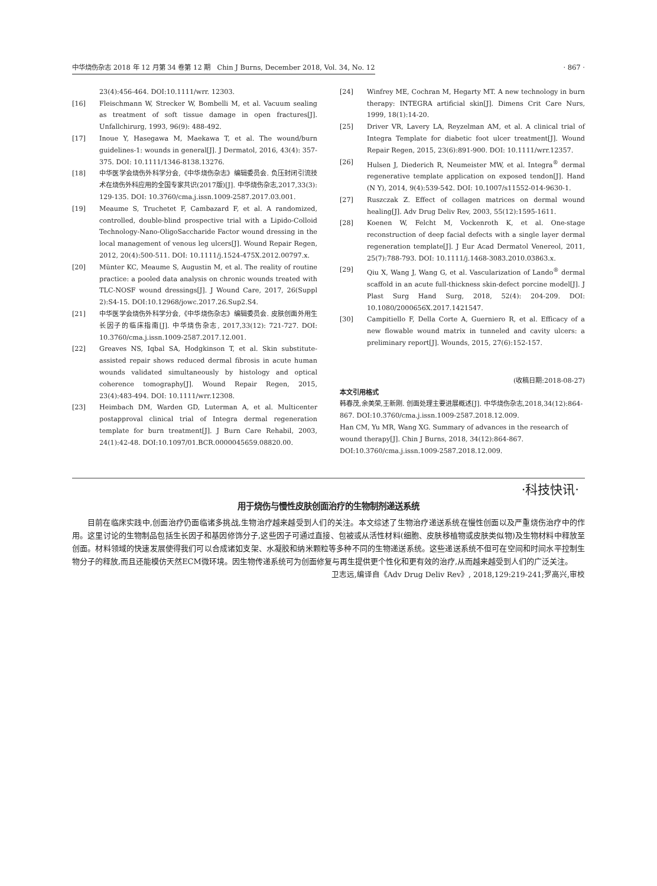中华烧伤杂志 2018 年 12 月第 34 卷第 12 期　Chin J Burns, December 2018, Vol. 34, No. 12 · 867 ·
23(4):456-464. DOI:10.1111/wrr. 12303.
[16] Fleischmann W, Strecker W, Bombelli M, et al. Vacuum sealing as treatment of soft tissue damage in open fractures[J]. Unfallchirurg, 1993, 96(9): 488-492.
[17] Inoue Y, Hasegawa M, Maekawa T, et al. The wound/burn guidelines-1: wounds in general[J]. J Dermatol, 2016, 43(4): 357-375. DOI: 10.1111/1346-8138.13276.
[18] 中华医学会烧伤外科学分会,《中华烧伤杂志》编辑委员会. 负压封闭引流技术在烧伤外科应用的全国专家共识(2017版)[J]. 中华烧伤杂志,2017,33(3): 129-135. DOI: 10.3760/cma.j.issn.1009-2587.2017.03.001.
[19] Meaume S, Truchetet F, Cambazard F, et al. A randomized, controlled, double-blind prospective trial with a Lipido-Colloid Technology-Nano-OligoSaccharide Factor wound dressing in the local management of venous leg ulcers[J]. Wound Repair Regen, 2012, 20(4):500-511. DOI: 10.1111/j.1524-475X.2012.00797.x.
[20] Münter KC, Meaume S, Augustin M, et al. The reality of routine practice: a pooled data analysis on chronic wounds treated with TLC-NOSF wound dressings[J]. J Wound Care, 2017, 26(Suppl 2):S4-15. DOI:10.12968/jowc.2017.26.Sup2.S4.
[21] 中华医学会烧伤外科学分会,《中华烧伤杂志》编辑委员会. 皮肤创面外用生长因子的临床指南[J]. 中华烧伤杂志, 2017,33(12): 721-727. DOI: 10.3760/cma.j.issn.1009-2587.2017.12.001.
[22] Greaves NS, Iqbal SA, Hodgkinson T, et al. Skin substitute-assisted repair shows reduced dermal fibrosis in acute human wounds validated simultaneously by histology and optical coherence tomography[J]. Wound Repair Regen, 2015, 23(4):483-494. DOI: 10.1111/wrr.12308.
[23] Heimbach DM, Warden GD, Luterman A, et al. Multicenter postapproval clinical trial of Integra dermal regeneration template for burn treatment[J]. J Burn Care Rehabil, 2003, 24(1):42-48. DOI:10.1097/01.BCR.0000045659.08820.00.
[24] Winfrey ME, Cochran M, Hegarty MT. A new technology in burn therapy: INTEGRA artificial skin[J]. Dimens Crit Care Nurs, 1999, 18(1):14-20.
[25] Driver VR, Lavery LA, Reyzelman AM, et al. A clinical trial of Integra Template for diabetic foot ulcer treatment[J]. Wound Repair Regen, 2015, 23(6):891-900. DOI: 10.1111/wrr.12357.
[26] Hulsen J, Diederich R, Neumeister MW, et al. Integra<sup>®</sup> dermal regenerative template application on exposed tendon[J]. Hand (N Y), 2014, 9(4):539-542. DOI: 10.1007/s11552-014-9630-1.
[27] Ruszczak Z. Effect of collagen matrices on dermal wound healing[J]. Adv Drug Deliv Rev, 2003, 55(12):1595-1611.
[28] Koenen W, Felcht M, Vockenroth K, et al. One-stage reconstruction of deep facial defects with a single layer dermal regeneration template[J]. J Eur Acad Dermatol Venereol, 2011, 25(7):788-793. DOI: 10.1111/j.1468-3083.2010.03863.x.
[29] Qiu X, Wang J, Wang G, et al. Vascularization of Lando<sup>®</sup> dermal scaffold in an acute full-thickness skin-defect porcine model[J]. J Plast Surg Hand Surg, 2018, 52(4): 204-209. DOI: 10.1080/2000656X.2017.1421547.
[30] Campitiello F, Della Corte A, Guerniero R, et al. Efficacy of a new flowable wound matrix in tunneled and cavity ulcers: a preliminary report[J]. Wounds, 2015, 27(6):152-157.
(收稿日期:2018-08-27)
本文引用格式
韩春茂,余美荣,王新刚. 创面处理主要进展概述[J]. 中华烧伤杂志,2018,34(12):864-867. DOI:10.3760/cma.j.issn.1009-2587.2018.12.009.
Han CM, Yu MR, Wang XG. Summary of advances in the research of wound therapy[J]. Chin J Burns, 2018, 34(12):864-867. DOI:10.3760/cma.j.issn.1009-2587.2018.12.009.
·科技快讯·
用于烧伤与慢性皮肤创面治疗的生物制剂递送系统
目前在临床实践中,创面治疗仍面临诸多挑战,生物治疗越来越受到人们的关注。本文综述了生物治疗递送系统在慢性创面以及严重烧伤治疗中的作用。这里讨论的生物制品包括生长因子和基因修饰分子,这些因子可通过直接、包被或从活性材料(细胞、皮肤移植物或皮肤类似物)及生物材料中释放至创面。材料领域的快速发展使得我们可以合成诸如支架、水凝胶和纳米颗粒等多种不同的生物递送系统。这些递送系统不但可在空间和时间水平控制生物分子的释放,而且还能模仿天然ECM微环境。因生物传递系统可为创面修复与再生提供更个性化和更有效的治疗,从而越来越受到人们的广泛关注。
卫志远,编译自《Adv Drug Deliv Rev》, 2018,129:219-241;罗高兴,审校